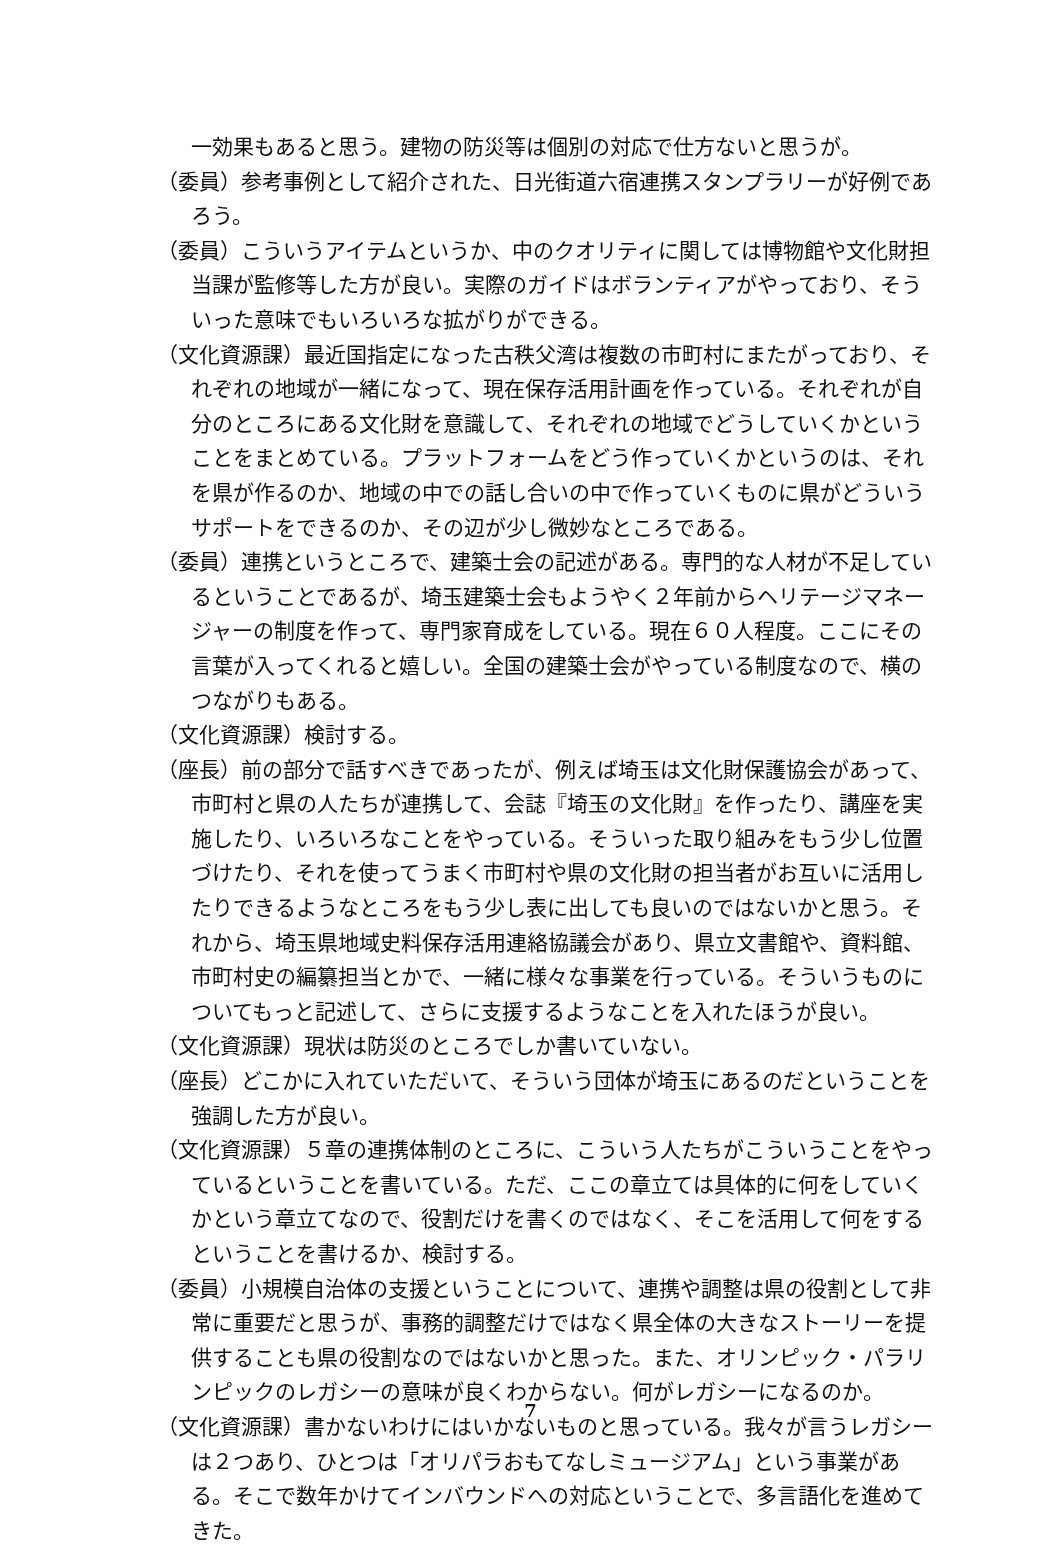一効果もあると思う。建物の防災等は個別の対応で仕方ないと思うが。
（委員）参考事例として紹介された、日光街道六宿連携スタンプラリーが好例であろう。
（委員）こういうアイテムというか、中のクオリティに関しては博物館や文化財担当課が監修等した方が良い。実際のガイドはボランティアがやっており、そういった意味でもいろいろな拡がりができる。
（文化資源課）最近国指定になった古秩父湾は複数の市町村にまたがっており、それぞれの地域が一緒になって、現在保存活用計画を作っている。それぞれが自分のところにある文化財を意識して、それぞれの地域でどうしていくかということをまとめている。プラットフォームをどう作っていくかというのは、それを県が作るのか、地域の中での話し合いの中で作っていくものに県がどういうサポートをできるのか、その辺が少し微妙なところである。
（委員）連携というところで、建築士会の記述がある。専門的な人材が不足しているということであるが、埼玉建築士会もようやく２年前からヘリテージマネージャーの制度を作って、専門家育成をしている。現在６０人程度。ここにその言葉が入ってくれると嬉しい。全国の建築士会がやっている制度なので、横のつながりもある。
（文化資源課）検討する。
（座長）前の部分で話すべきであったが、例えば埼玉は文化財保護協会があって、市町村と県の人たちが連携して、会誌『埼玉の文化財』を作ったり、講座を実施したり、いろいろなことをやっている。そういった取り組みをもう少し位置づけたり、それを使ってうまく市町村や県の文化財の担当者がお互いに活用したりできるようなところをもう少し表に出しても良いのではないかと思う。それから、埼玉県地域史料保存活用連絡協議会があり、県立文書館や、資料館、市町村史の編纂担当とかで、一緒に様々な事業を行っている。そういうものについてもっと記述して、さらに支援するようなことを入れたほうが良い。
（文化資源課）現状は防災のところでしか書いていない。
（座長）どこかに入れていただいて、そういう団体が埼玉にあるのだということを強調した方が良い。
（文化資源課）５章の連携体制のところに、こういう人たちがこういうことをやっているということを書いている。ただ、ここの章立ては具体的に何をしていくかという章立てなので、役割だけを書くのではなく、そこを活用して何をするということを書けるか、検討する。
（委員）小規模自治体の支援ということについて、連携や調整は県の役割として非常に重要だと思うが、事務的調整だけではなく県全体の大きなストーリーを提供することも県の役割なのではないかと思った。また、オリンピック・パラリンピックのレガシーの意味が良くわからない。何がレガシーになるのか。
（文化資源課）書かないわけにはいかないものと思っている。我々が言うレガシーは２つあり、ひとつは「オリパラおもてなしミュージアム」という事業がある。そこで数年かけてインバウンドへの対応ということで、多言語化を進めてきた。
7